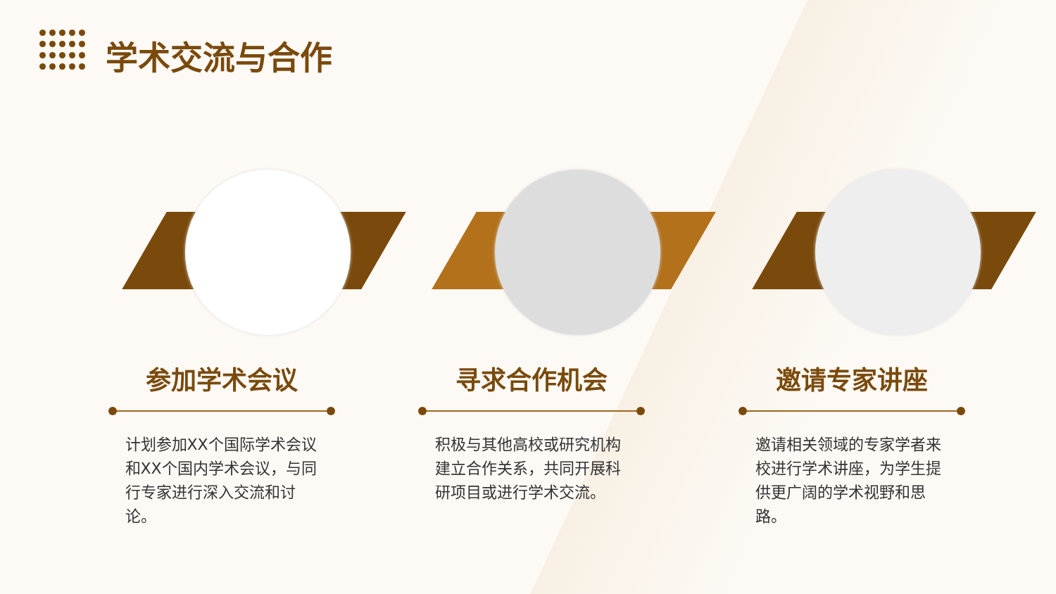学术交流与合作
参加学术会议
计划参加XX个国际学术会议和XX个国内学术会议，与同行专家进行深入交流和讨论。
寻求合作机会
积极与其他高校或研究机构建立合作关系，共同开展科研项目或进行学术交流。
邀请专家讲座
邀请相关领域的专家学者来校进行学术讲座，为学生提供更广阔的学术视野和思路。